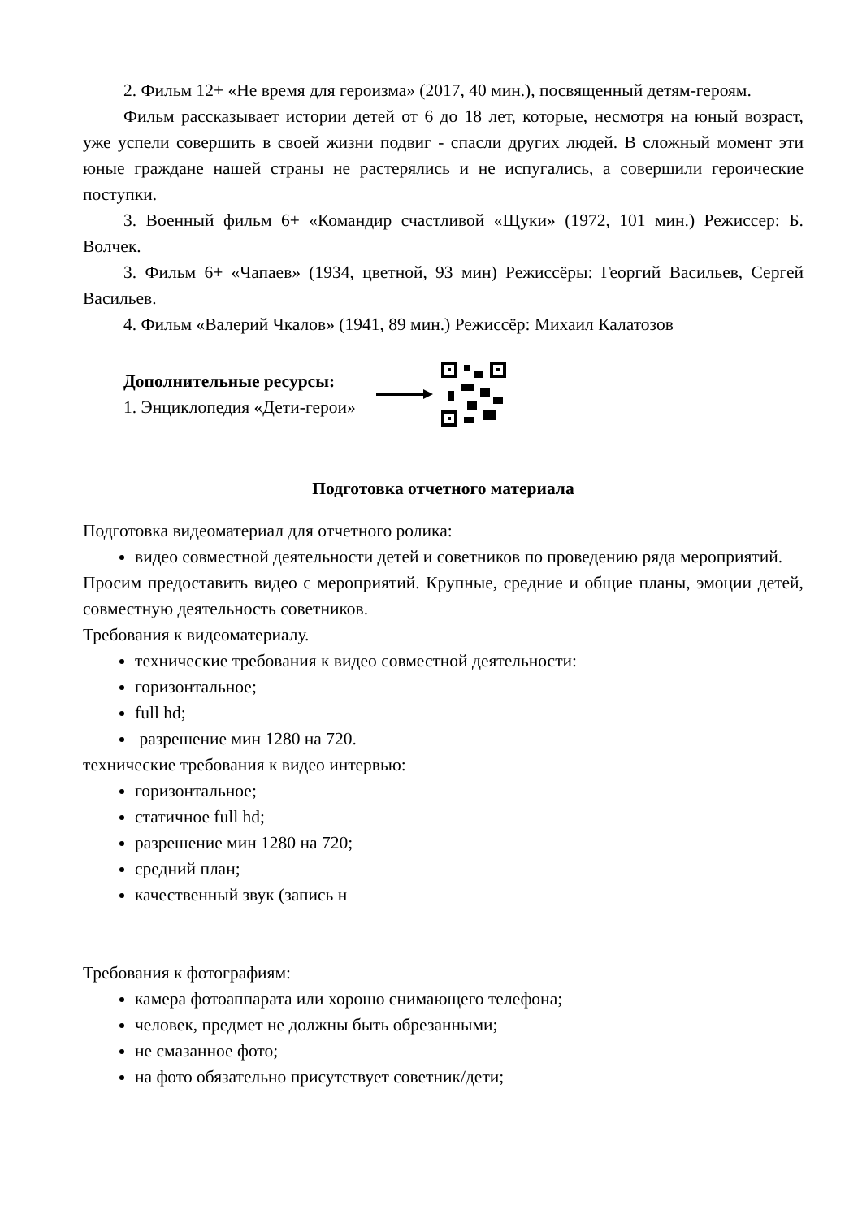2. Фильм 12+ «Не время для героизма» (2017, 40 мин.), посвященный детям-героям.
Фильм рассказывает истории детей от 6 до 18 лет, которые, несмотря на юный возраст, уже успели совершить в своей жизни подвиг - спасли других людей. В сложный момент эти юные граждане нашей страны не растерялись и не испугались, а совершили героические поступки.
3. Военный фильм 6+ «Командир счастливой «Щуки» (1972, 101 мин.) Режиссер: Б. Волчек.
3. Фильм 6+ «Чапаев» (1934, цветной, 93 мин) Режиссёры: Георгий Васильев, Сергей Васильев.
4. Фильм «Валерий Чкалов» (1941, 89 мин.) Режиссёр: Михаил Калатозов
Дополнительные ресурсы:
1. Энциклопедия «Дети-герои»
Подготовка отчетного материала
Подготовка видеоматериал для отчетного ролика:
видео совместной деятельности детей и советников по проведению ряда мероприятий.
Просим предоставить видео с мероприятий. Крупные, средние и общие планы, эмоции детей, совместную деятельность советников.
Требования к видеоматериалу.
технические требования к видео совместной деятельности:
горизонтальное;
full hd;
разрешение мин 1280 на 720.
технические требования к видео интервью:
горизонтальное;
статичное full hd;
разрешение мин 1280 на 720;
средний план;
качественный звук (запись н
Требования к фотографиям:
камера фотоаппарата или хорошо снимающего телефона;
человек, предмет не должны быть обрезанными;
не смазанное фото;
на фото обязательно присутствует советник/дети;